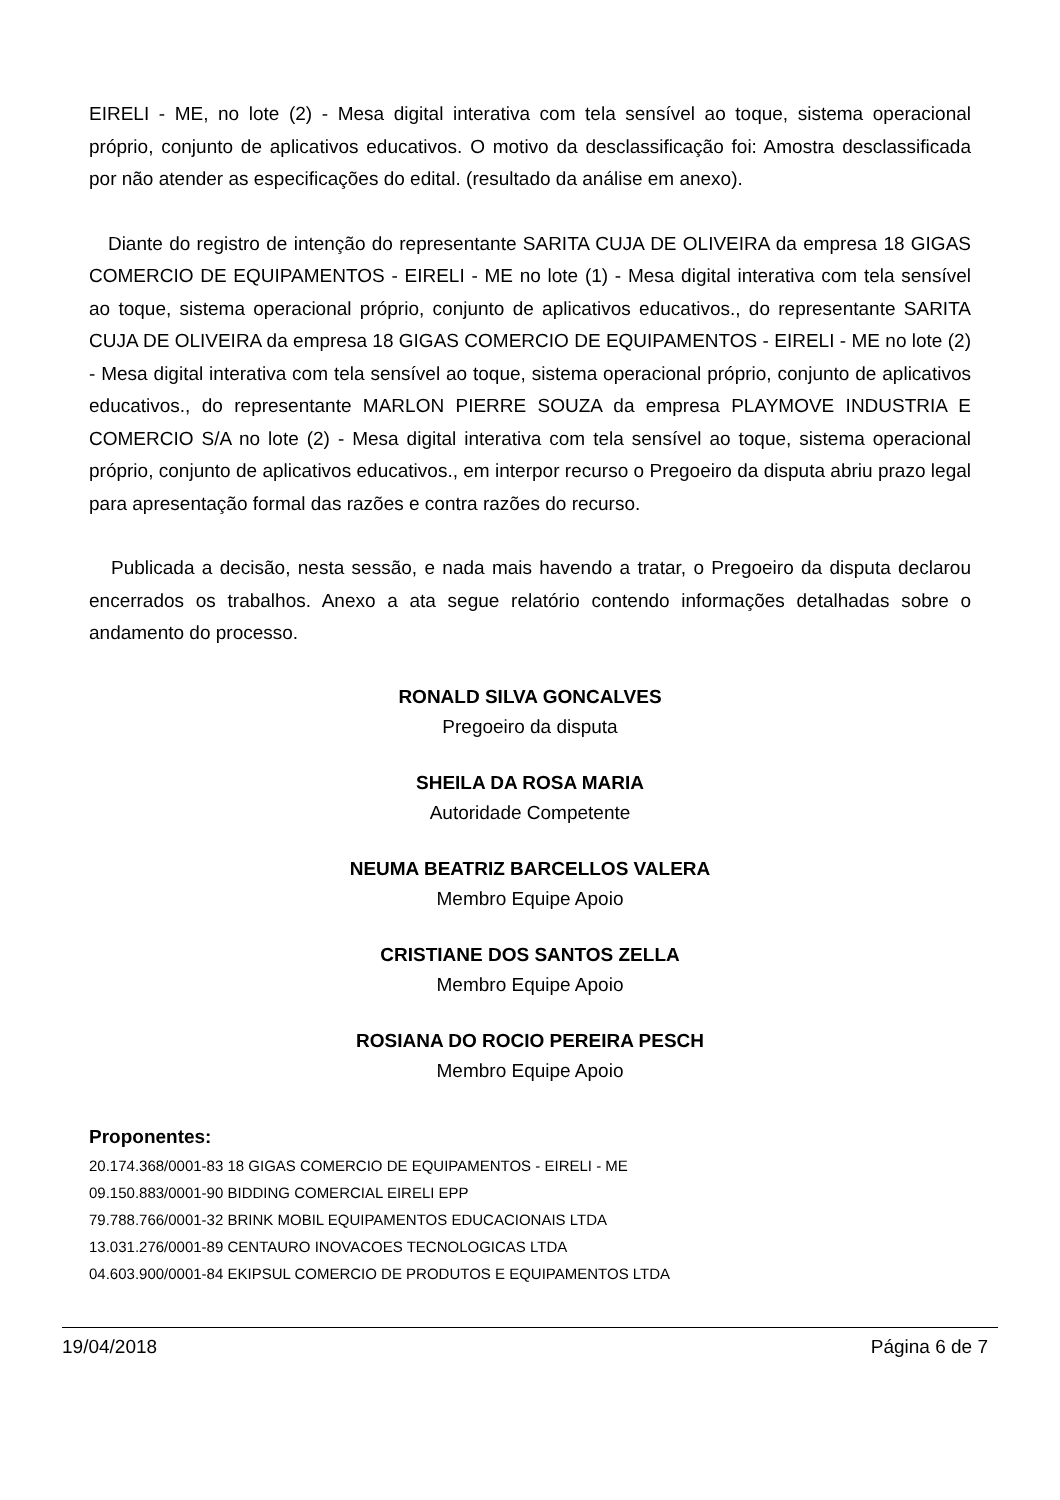EIRELI - ME, no lote (2) - Mesa digital interativa com tela sensível ao toque, sistema operacional próprio, conjunto de aplicativos educativos. O motivo da desclassificação foi: Amostra desclassificada por não atender as especificações do edital. (resultado da análise em anexo).
Diante do registro de intenção do representante SARITA CUJA DE OLIVEIRA da empresa 18 GIGAS COMERCIO DE EQUIPAMENTOS - EIRELI - ME no lote (1) - Mesa digital interativa com tela sensível ao toque, sistema operacional próprio, conjunto de aplicativos educativos., do representante SARITA CUJA DE OLIVEIRA da empresa 18 GIGAS COMERCIO DE EQUIPAMENTOS - EIRELI - ME no lote (2) - Mesa digital interativa com tela sensível ao toque, sistema operacional próprio, conjunto de aplicativos educativos., do representante MARLON PIERRE SOUZA da empresa PLAYMOVE INDUSTRIA E COMERCIO S/A no lote (2) - Mesa digital interativa com tela sensível ao toque, sistema operacional próprio, conjunto de aplicativos educativos., em interpor recurso o Pregoeiro da disputa abriu prazo legal para apresentação formal das razões e contra razões do recurso.
Publicada a decisão, nesta sessão, e nada mais havendo a tratar, o Pregoeiro da disputa declarou encerrados os trabalhos. Anexo a ata segue relatório contendo informações detalhadas sobre o andamento do processo.
RONALD SILVA GONCALVES
Pregoeiro da disputa
SHEILA DA ROSA MARIA
Autoridade Competente
NEUMA BEATRIZ BARCELLOS VALERA
Membro Equipe Apoio
CRISTIANE DOS SANTOS ZELLA
Membro Equipe Apoio
ROSIANA DO ROCIO PEREIRA PESCH
Membro Equipe Apoio
Proponentes:
20.174.368/0001-83 18 GIGAS COMERCIO DE EQUIPAMENTOS - EIRELI - ME
09.150.883/0001-90 BIDDING COMERCIAL EIRELI EPP
79.788.766/0001-32 BRINK MOBIL EQUIPAMENTOS EDUCACIONAIS LTDA
13.031.276/0001-89 CENTAURO INOVACOES TECNOLOGICAS LTDA
04.603.900/0001-84 EKIPSUL COMERCIO DE PRODUTOS E EQUIPAMENTOS LTDA
19/04/2018 Página 6 de 7